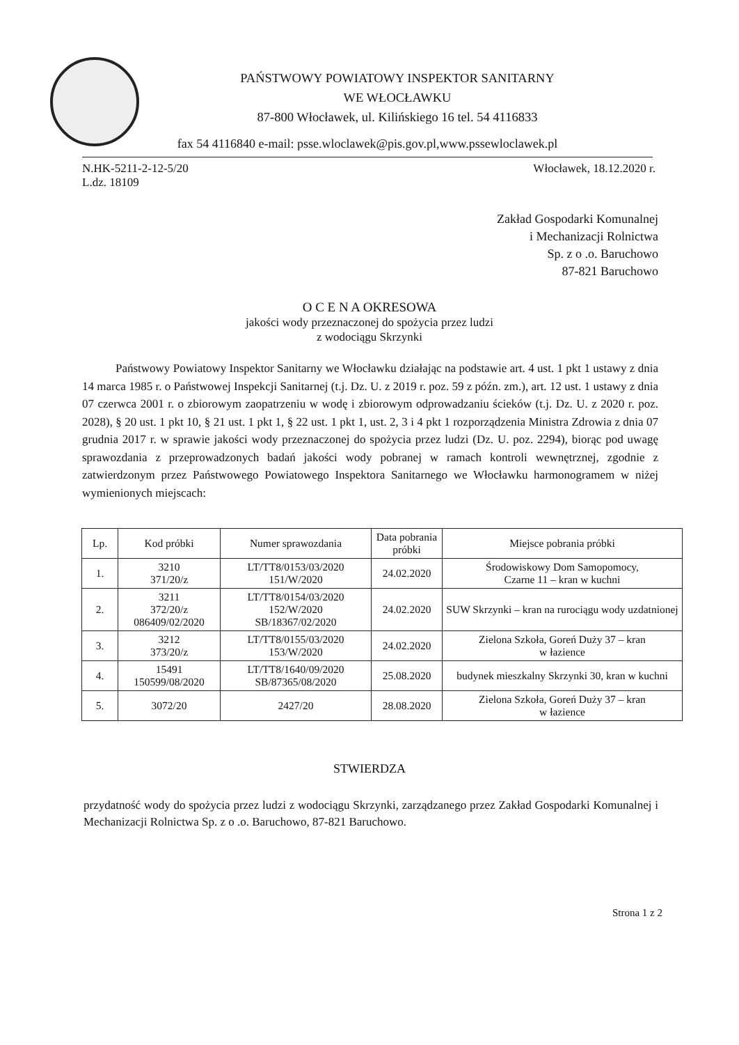PAŃSTWOWY POWIATOWY INSPEKTOR SANITARNY
WE WŁOCŁAWKU
87-800 Włocławek, ul. Kilińskiego 16 tel. 54 4116833
fax 54 4116840 e-mail: psse.wloclawek@pis.gov.pl,www.pssewloclawek.pl
N.HK-5211-2-12-5/20
L.dz. 18109 Włocławek, 18.12.2020 r.
Zakład Gospodarki Komunalnej
i Mechanizacji Rolnictwa
Sp. z o .o. Baruchowo
87-821 Baruchowo
O C E N A OKRESOWA
jakości wody przeznaczonej do spożycia przez ludzi
z wodociągu Skrzynki
Państwowy Powiatowy Inspektor Sanitarny we Włocławku działając na podstawie art. 4 ust. 1 pkt 1 ustawy z dnia 14 marca 1985 r. o Państwowej Inspekcji Sanitarnej (t.j. Dz. U. z 2019 r. poz. 59 z późn. zm.), art. 12 ust. 1 ustawy z dnia 07 czerwca 2001 r. o zbiorowym zaopatrzeniu w wodę i zbiorowym odprowadzaniu ścieków (t.j. Dz. U. z 2020 r. poz. 2028), § 20 ust. 1 pkt 10, § 21 ust. 1 pkt 1, § 22 ust. 1 pkt 1, ust. 2, 3 i 4 pkt 1 rozporządzenia Ministra Zdrowia z dnia 07 grudnia 2017 r. w sprawie jakości wody przeznaczonej do spożycia przez ludzi (Dz. U. poz. 2294), biorąc pod uwagę sprawozdania z przeprowadzonych badań jakości wody pobranej w ramach kontroli wewnętrznej, zgodnie z zatwierdzonym przez Państwowego Powiatowego Inspektora Sanitarnego we Włocławku harmonogramem w niżej wymienionych miejscach:
| Lp. | Kod próbki | Numer sprawozdania | Data pobrania próbki | Miejsce pobrania próbki |
| --- | --- | --- | --- | --- |
| 1. | 3210 371/20/z | LT/TT8/0153/03/2020 151/W/2020 | 24.02.2020 | Środowiskowy Dom Samopomocy, Czarne 11 – kran w kuchni |
| 2. | 3211 372/20/z 086409/02/2020 | LT/TT8/0154/03/2020 152/W/2020 SB/18367/02/2020 | 24.02.2020 | SUW Skrzynki – kran na rurociągu wody uzdatnionej |
| 3. | 3212 373/20/z | LT/TT8/0155/03/2020 153/W/2020 | 24.02.2020 | Zielona Szkoła, Goreń Duży 37 – kran w łazience |
| 4. | 15491 150599/08/2020 | LT/TT8/1640/09/2020 SB/87365/08/2020 | 25.08.2020 | budynek mieszkalny Skrzynki 30, kran w kuchni |
| 5. | 3072/20 | 2427/20 | 28.08.2020 | Zielona Szkoła, Goreń Duży 37 – kran w łazience |
STWIERDZA
przydatność wody do spożycia przez ludzi z wodociągu Skrzynki, zarządzanego przez Zakład Gospodarki Komunalnej i Mechanizacji Rolnictwa Sp. z o .o. Baruchowo, 87-821 Baruchowo.
Strona 1 z 2